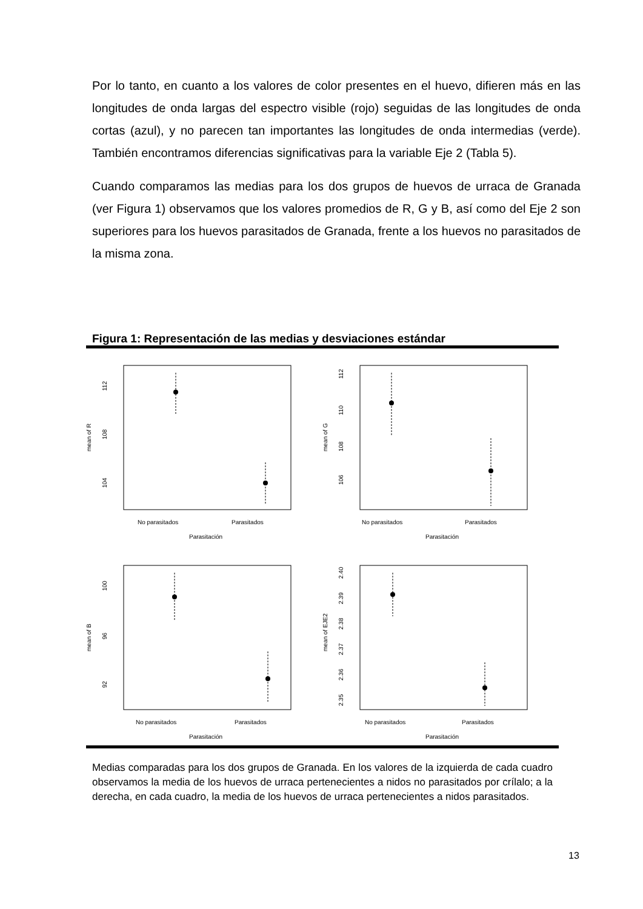Por lo tanto, en cuanto a los valores de color presentes en el huevo, difieren más en las longitudes de onda largas del espectro visible (rojo) seguidas de las longitudes de onda cortas (azul), y no parecen tan importantes las longitudes de onda intermedias (verde). También encontramos diferencias significativas para la variable Eje 2 (Tabla 5).
Cuando comparamos las medias para los dos grupos de huevos de urraca de Granada (ver Figura 1) observamos que los valores promedios de R, G y B, así como del Eje 2 son superiores para los huevos parasitados de Granada, frente a los huevos no parasitados de la misma zona.
Figura 1: Representación de las medias y desviaciones estándar
mean of R
112
108
104
No parasitados
Parasitados
Parasitación
mean of G
112
110
108
106
No parasitados
Parasitados
Parasitación
mean of B
100
96
92
No parasitados
Parasitados
Parasitación
mean of EJE2
2.40
2.39
2.38
2.37
2.36
2.35
No parasitados
Parasitados
Parasitación
Medias comparadas para los dos grupos de Granada. En los valores de la izquierda de cada cuadro observamos la media de los huevos de urraca pertenecientes a nidos no parasitados por crílalo; a la derecha, en cada cuadro, la media de los huevos de urraca pertenecientes a nidos parasitados.
13